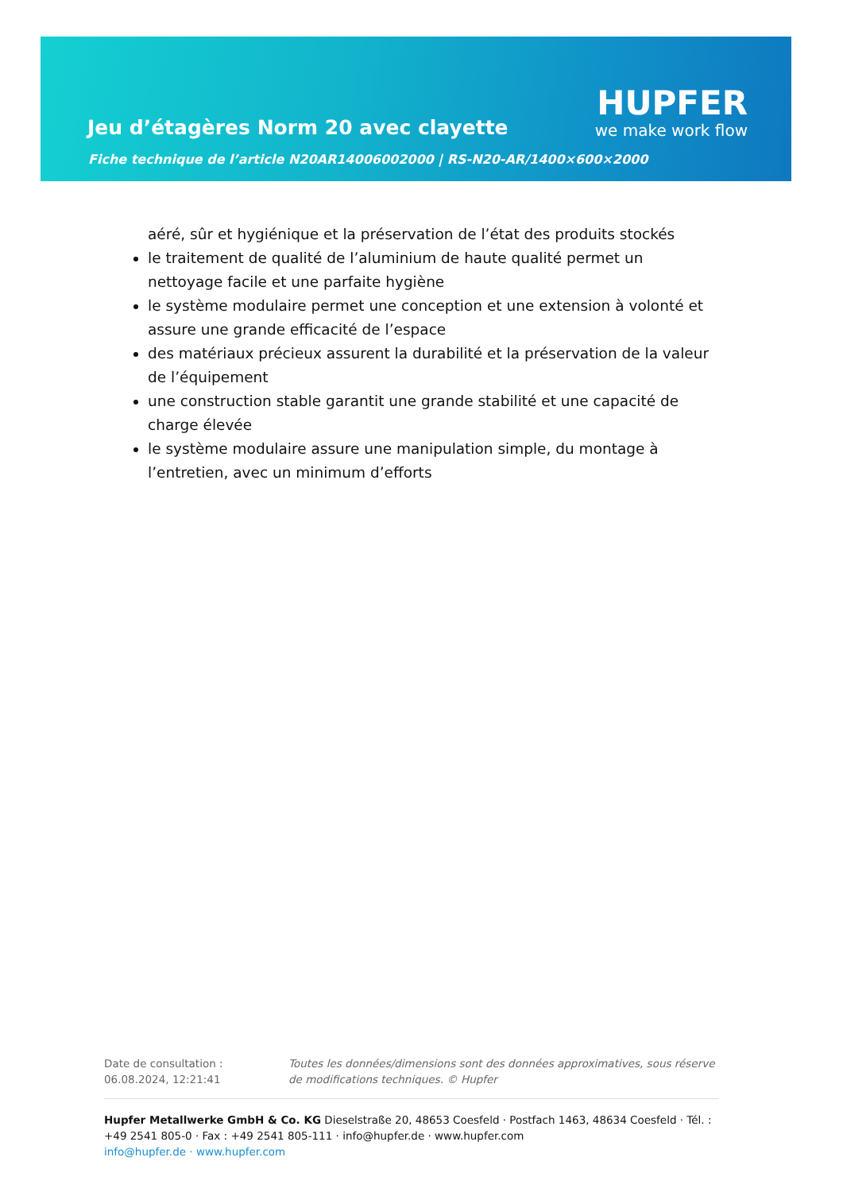Jeu d’étagères Norm 20 avec clayette
Fiche technique de l’article N20AR14006002000 | RS-N20-AR/1400×600×2000
HUPFER
we make work flow
aéré, sûr et hygiénique et la préservation de l’état des produits stockés
le traitement de qualité de l’aluminium de haute qualité permet un nettoyage facile et une parfaite hygiène
le système modulaire permet une conception et une extension à volonté et assure une grande efficacité de l’espace
des matériaux précieux assurent la durabilité et la préservation de la valeur de l’équipement
une construction stable garantit une grande stabilité et une capacité de charge élevée
le système modulaire assure une manipulation simple, du montage à l’entretien, avec un minimum d’efforts
Date de consultation : 06.08.2024, 12:21:41
Toutes les données/dimensions sont des données approximatives, sous réserve de modifications techniques. © Hupfer
Hupfer Metallwerke GmbH & Co. KG Dieselstraße 20, 48653 Coesfeld · Postfach 1463, 48634 Coesfeld · Tél. : +49 2541 805-0 · Fax : +49 2541 805-111 · info@hupfer.de · www.hupfer.com
info@hupfer.de · www.hupfer.com